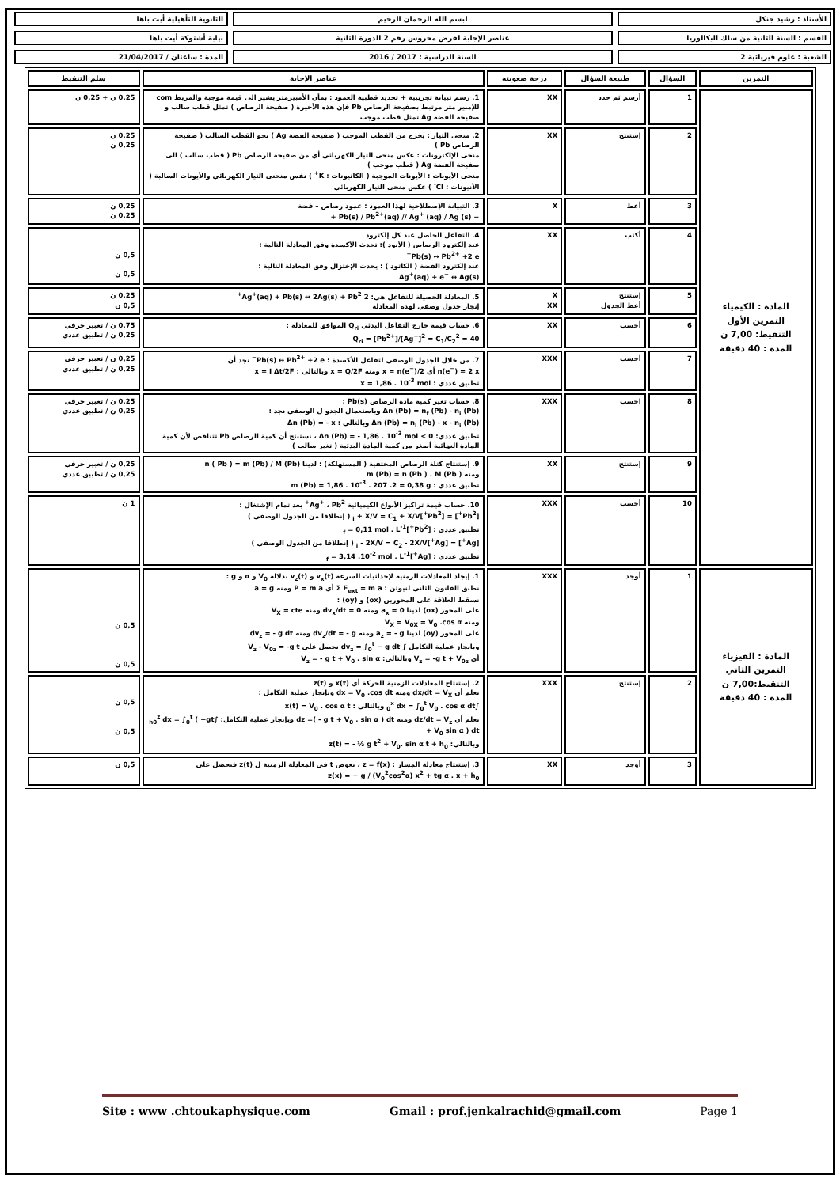الأستاذ : رشيد جنكل
لبسم الله الرحمان الرحيم
الثانوية التأهيلية أيت باها
القسم : السنة الثانية من سلك البكالوريا
عناصر الإجابة لفرض محروس رقم 2 الدورة الثانية
نيابة أشتوكة أيت باها
الشعبة : علوم فيزيائية 2
السنة الدراسية : 2017 / 2016
المدة : ساعتان / 21/04/2017
| التمرين | السؤال | طبيعة السؤال | درجة صعوبته | عناصر الإجابة | سلم التنقيط |
| --- | --- | --- | --- | --- | --- |
| المادة : الكيمياء التمرين الأول التنقيط: 7,00 ن المدة : 40 دقيقة | 1 | أرسم ثم حدد | XX | 1. رسم تبيانة تجريبية + تحديد قطبية العمود : بمأن الأمبيرمتر يشير الى قيمة موجبة والمربط com للإمبير متر مرتبط بصفيحة الرصاص Pb فإن هذه الأخيرة ( صفيحة الرصاص ) تمثل قطب سالب و صفيحة الفضة Ag تمثل قطب موجب | 0,25 ن + 0,25 ن |
| | 2 | إستنتج | XX | 2. منحى التيار : يخرج من القطب الموجب ( صفيحة الفضة Ag ) نحو القطب السالب ( صفيحة الرصاص Pb ) منحى الإلكترونات : عكس منحى التيار الكهربائي أي من صفيحة الرصاص Pb ( قطب سالب ) الى صفيحة الفضة Ag ( قطب موجب ) منحى الأيونات : الأيونات الموجبة ( الكاتيونات : K<sup>+</sup> ) نفس منحنى التيار الكهربائي والأيونات السالبة ( الأنيونات : Cl<sup>-</sup> ) عكس منحى التيار الكهربائي | 0,25 ن 0,25 ن |
| | 3 | أعط | X | 3. التبيانة الإصطلاحية لهذا العمود : عمود رصاص – فضة − Pb(s) / Pb<sup>2+</sup>(aq) // Ag<sup>+</sup> (aq) / Ag (s) + | 0,25 ن 0,25 ن |
| | 4 | أكتب | XX | 4. التفاعل الحاصل عند كل إلكترود عند إلكترود الرصاص ( الأنود ): تحدث الأكسدة وفق المعادلة التالية : Pb(s) ↔ Pb<sup>2+</sup> +2 e<sup>−</sup> عند إلكترود الفضة ( الكاتود ) : يحدث الإختزال وفق المعادلة التالية : Ag<sup>+</sup>(aq) + e<sup>−</sup> ↔ Ag(s) | 0,5 ن 0,5 ن |
| | 5 | إستنتج أعط الجدول | X XX | 5. المعادلة الحصيلة للتفاعل هي: 2 Ag<sup>+</sup>(aq) + Pb(s) ↔ 2Ag(s) + Pb<sup>2+</sup> إنجاز جدول وصفي لهذه المعادلة | 0,25 ن 0,5 ن |
| | 6 | أحسب | XX | 6. حساب قيمة خارج التفاعل البدئي Q<sub>ri</sub> الموافق للمعادلة : Q<sub>ri</sub> = [Pb<sup>2+</sup>]/[Ag<sup>+</sup>]<sup>2</sup> = C<sub>1</sub>/C<sub>2</sub><sup>2</sup> = 40 | 0,75 ن / تعبير حرفي 0,25 ن / تطبيق عددي |
| | 7 | أحسب | XXX | 7. من خلال الجدول الوصفي لتفاعل الأكسدة : Pb(s) ↔ Pb<sup>2+</sup> +2 e<sup>−</sup> نجد أن n(e<sup>−</sup>) = 2 x أي x = n(e<sup>−</sup>)/2 ومنه x = Q/2F وبالتالي : x = I Δt/2F تطبيق عددي : x = 1,86 . 10<sup>-3</sup> mol | 0,25 ن / تعبير حرفي 0,25 ن / تطبيق عددي |
| | 8 | احسب | XXX | 8. حساب تغير كمية مادة الرصاص Pb(s) : Δn (Pb) = n<sub>f</sub> (Pb) - n<sub>i</sub> (Pb) وباستعمال الجدو ل الوصفي نجد : Δn (Pb) = n<sub>i</sub> (Pb) - x - n<sub>i</sub> (Pb) وبالتالي : Δn (Pb) = - x تطبيق عددي: Δn (Pb) = - 1,86 . 10<sup>-3</sup> mol < 0 ، نستنتج أن كمية الرصاص Pb تتناقص لأن كمية المادة النهائية أصغر من كمية المادة البدئية ( تغير سالب ) | 0,25 ن / تعبير حرفي 0,25 ن / تطبيق عددي |
| | 9 | إستنتج | XX | 9. إستنتاج كتلة الرصاص المختفية ( المستهلكة) : لدينا n ( Pb ) = m (Pb) / M (Pb) ومنه m (Pb) = n (Pb ) . M (Pb ) تطبيق عددي : m (Pb) = 1,86 . 10<sup>-3</sup> . 207 .2 = 0,38 g | 0,25 ن / تعبير حرفي 0,25 ن / تطبيق عددي |
| | 10 | أحسب | XXX | 10. حساب قيمة تراكيز الأنواع الكيميائية Ag<sup>+</sup> ، Pb<sup>2+</sup> بعد تمام الإشتغال : [Pb<sup>2+</sup>] = [Pb<sup>2+</sup>]<sub>i</sub> + X/V = C<sub>1</sub> + X/V ( إنطلاقا من الجدول الوصفي ) تطبيق عددي : [Pb<sup>2+</sup>]<sub>f</sub> = 0,11 mol . L<sup>-1</sup> [Ag<sup>+</sup>] = [Ag<sup>+</sup>]<sub>i</sub> - 2X/V = C<sub>2</sub> - 2X/V ( إنطلاقا من الجدول الوصفي ) تطبيق عددي : [Ag<sup>+</sup>]<sub>f</sub> = 3,14 .10<sup>-2</sup> mol . L<sup>-1</sup> | 1 ن |
| المادة : الفيزياء التمرين الثاني التنقيط:7,00 ن المدة : 40 دقيقة | 1 | أوجد | XXX | 1. إيجاد المعادلات الزمنية لإحداثيات السرعة v<sub>x</sub>(t) و v<sub>z</sub>(t) بدلالة V<sub>0</sub> و α و g : نطبق القانون الثاني لنيوتن : Σ F<sub>ext</sub> = m a أي P = m a ومنه a = g نسقط العلاقة على المحورين (ox) و (oy) : على المحور (ox) لدينا a<sub>x</sub> = 0 ومنه dv<sub>x</sub>/dt = 0 ومنه V<sub>X</sub> = cte ومنه V<sub>X</sub> = V<sub>0X</sub> = V<sub>0</sub> .cos α على المحور (oy) لدينا a<sub>z</sub> = - g ومنه dv<sub>z</sub>/dt = - g ومنه dv<sub>z</sub> = - g dt وبانجاز عملية التكامل ∫ dv<sub>z</sub> = ∫<sub>0</sub><sup>t</sup> − g dt نحصل على V<sub>z</sub> - V<sub>0z</sub> = -g t أي V<sub>z</sub> = -g t + V<sub>0z</sub> وبالتالي: V<sub>z</sub> = - g t + V<sub>0</sub> . sin α | 0,5 ن 0,5 ن |
| | 2 | إستنتج | XXX | 2. إستنتاج المعادلات الزمنية للحركة أي x(t) و z(t) نعلم أن dx/dt = V<sub>X</sub> ومنه dx = V<sub>0</sub> .cos dt وبإنجاز عملية التكامل : ∫<sub>0</sub><sup>x</sup> dx = ∫<sub>0</sub><sup>t</sup> V<sub>0</sub> . cos α dt وبالتالي : x(t) = V<sub>0</sub> . cos α t نعلم أن dz/dt = V<sub>z</sub> ومنه dz =( - g t + V<sub>0</sub> . sin α ) dt وبإنجاز عملية التكامل: ∫<sub>h0</sub><sup>z</sup> dx = ∫<sub>0</sub><sup>t</sup> ( −gt + V<sub>0</sub> sin α ) dt وبالتالي: z(t) = - ½ g t<sup>2</sup> + V<sub>0</sub>. sin α t + h<sub>0</sub> | 0,5 ن 0,5 ن |
| | 3 | أوجد | XX | 3. إستنتاج معادلة المسار : z = f(x) ، نعوض t في المعادلة الزمنية ل z(t) فنحصل على z(x) = − g / (V<sub>0</sub><sup>2</sup>cos<sup>2</sup>α) x<sup>2</sup> + tg α . x + h<sub>0</sub> | 0,5 ن |
Site : www .chtoukaphysique.com Gmail : prof.jenkalrachid@gmail.com Page 1